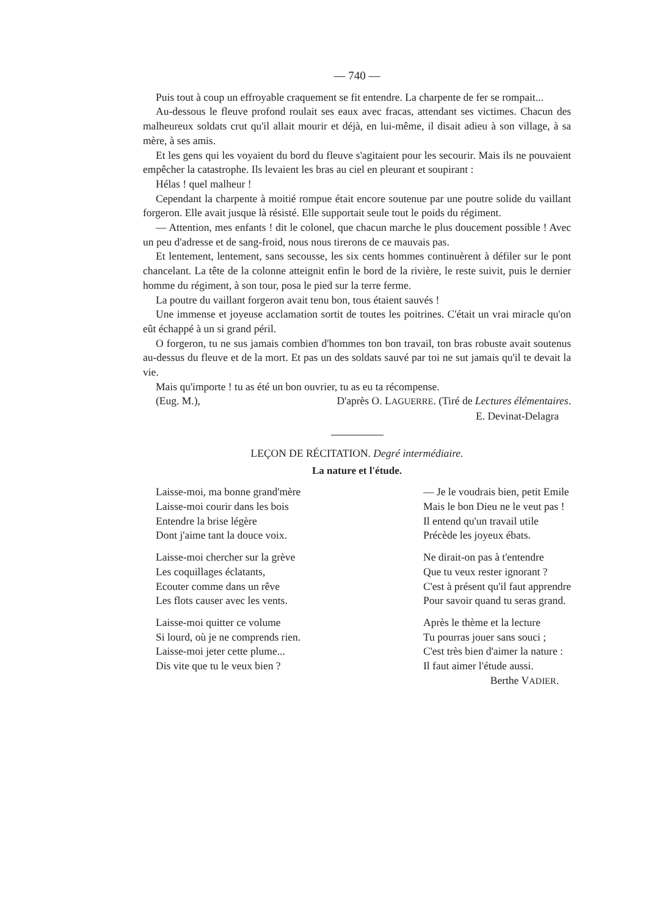— 740 —
Puis tout à coup un effroyable craquement se fit entendre. La charpente de fer se rompait...
Au-dessous le fleuve profond roulait ses eaux avec fracas, attendant ses victimes. Chacun des malheureux soldats crut qu'il allait mourir et déjà, en lui-même, il disait adieu à son village, à sa mère, à ses amis.
Et les gens qui les voyaient du bord du fleuve s'agitaient pour les secourir. Mais ils ne pouvaient empêcher la catastrophe. Ils levaient les bras au ciel en pleurant et soupirant :
Hélas ! quel malheur !
Cependant la charpente à moitié rompue était encore soutenue par une poutre solide du vaillant forgeron. Elle avait jusque là résisté. Elle supportait seule tout le poids du régiment.
— Attention, mes enfants ! dit le colonel, que chacun marche le plus doucement possible ! Avec un peu d'adresse et de sang-froid, nous nous tirerons de ce mauvais pas.
Et lentement, lentement, sans secousse, les six cents hommes continuèrent à défiler sur le pont chancelant. La tête de la colonne atteignit enfin le bord de la rivière, le reste suivit, puis le dernier homme du régiment, à son tour, posa le pied sur la terre ferme.
La poutre du vaillant forgeron avait tenu bon, tous étaient sauvés !
Une immense et joyeuse acclamation sortit de toutes les poitrines. C'était un vrai miracle qu'on eût échappé à un si grand péril.
O forgeron, tu ne sus jamais combien d'hommes ton bon travail, ton bras robuste avait soutenus au-dessus du fleuve et de la mort. Et pas un des soldats sauvé par toi ne sut jamais qu'il te devait la vie.
Mais qu'importe ! tu as été un bon ouvrier, tu as eu ta récompense.
(Eug. M.), D'après O. LAGUERRE. (Tiré de Lectures élémentaires.
E. Devinat-Delagra
LEÇON DE RÉCITATION. Degré intermédiaire.
La nature et l'étude.
Laisse-moi, ma bonne grand'mère
Laisse-moi courir dans les bois
Entendre la brise légère
Dont j'aime tant la douce voix.
Laisse-moi chercher sur la grève
Les coquillages éclatants,
Ecouter comme dans un rêve
Les flots causer avec les vents.
Laisse-moi quitter ce volume
Si lourd, où je ne comprends rien.
Laisse-moi jeter cette plume...
Dis vite que tu le veux bien ?
— Je le voudrais bien, petit Emile
Mais le bon Dieu ne le veut pas !
Il entend qu'un travail utile
Précède les joyeux ébats.
Ne dirait-on pas à t'entendre
Que tu veux rester ignorant ?
C'est à présent qu'il faut apprendre
Pour savoir quand tu seras grand.
Après le thème et la lecture
Tu pourras jouer sans souci ;
C'est très bien d'aimer la nature :
Il faut aimer l'étude aussi.
Berthe VADIER.